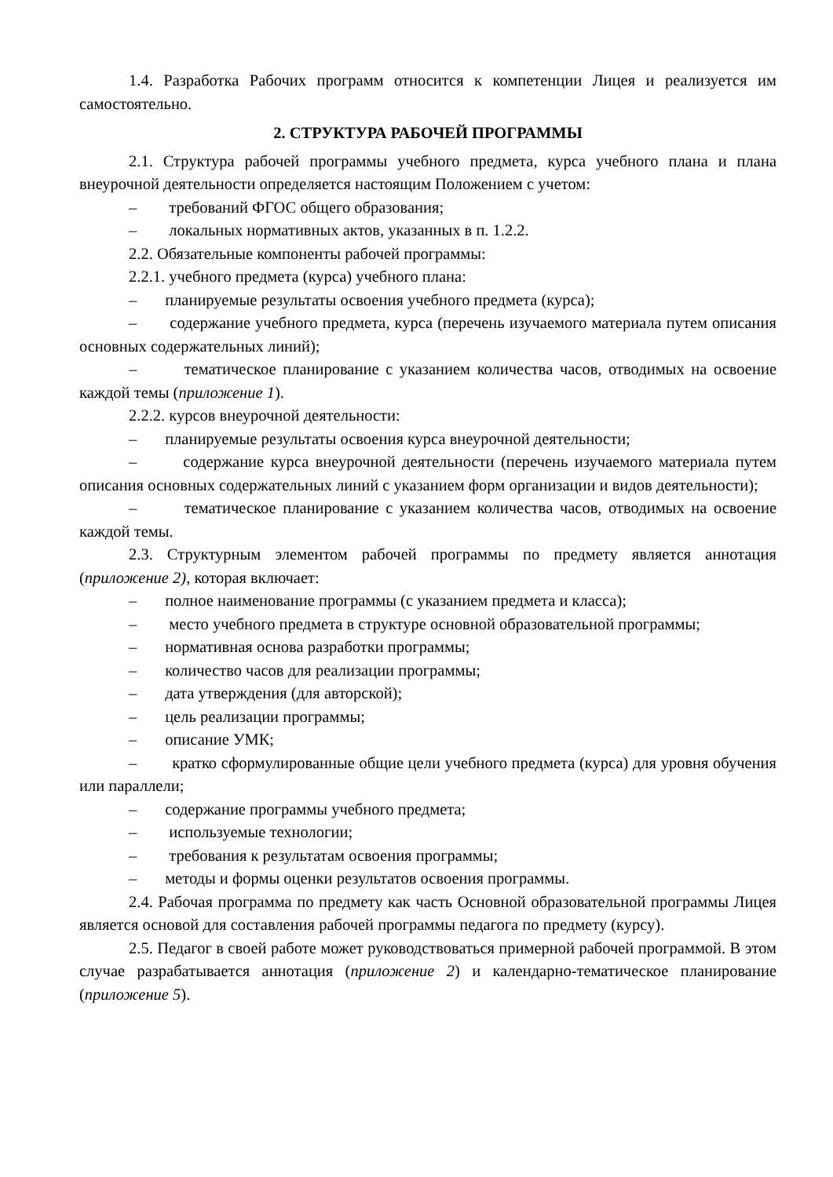1.4. Разработка Рабочих программ относится к компетенции Лицея и реализуется им самостоятельно.
2. СТРУКТУРА РАБОЧЕЙ ПРОГРАММЫ
2.1. Структура рабочей программы учебного предмета, курса учебного плана и плана внеурочной деятельности определяется настоящим Положением с учетом:
– требований ФГОС общего образования;
– локальных нормативных актов, указанных в п. 1.2.2.
2.2. Обязательные компоненты рабочей программы:
2.2.1. учебного предмета (курса) учебного плана:
– планируемые результаты освоения учебного предмета (курса);
– содержание учебного предмета, курса (перечень изучаемого материала путем описания основных содержательных линий);
– тематическое планирование с указанием количества часов, отводимых на освоение каждой темы (приложение 1).
2.2.2. курсов внеурочной деятельности:
– планируемые результаты освоения курса внеурочной деятельности;
– содержание курса внеурочной деятельности (перечень изучаемого материала путем описания основных содержательных линий с указанием форм организации и видов деятельности);
– тематическое планирование с указанием количества часов, отводимых на освоение каждой темы.
2.3. Структурным элементом рабочей программы по предмету является аннотация (приложение 2), которая включает:
– полное наименование программы (с указанием предмета и класса);
– место учебного предмета в структуре основной образовательной программы;
– нормативная основа разработки программы;
– количество часов для реализации программы;
– дата утверждения (для авторской);
– цель реализации программы;
– описание УМК;
– кратко сформулированные общие цели учебного предмета (курса) для уровня обучения или параллели;
– содержание программы учебного предмета;
– используемые технологии;
– требования к результатам освоения программы;
– методы и формы оценки результатов освоения программы.
2.4. Рабочая программа по предмету как часть Основной образовательной программы Лицея является основой для составления рабочей программы педагога по предмету (курсу).
2.5. Педагог в своей работе может руководствоваться примерной рабочей программой. В этом случае разрабатывается аннотация (приложение 2) и календарно-тематическое планирование (приложение 5).